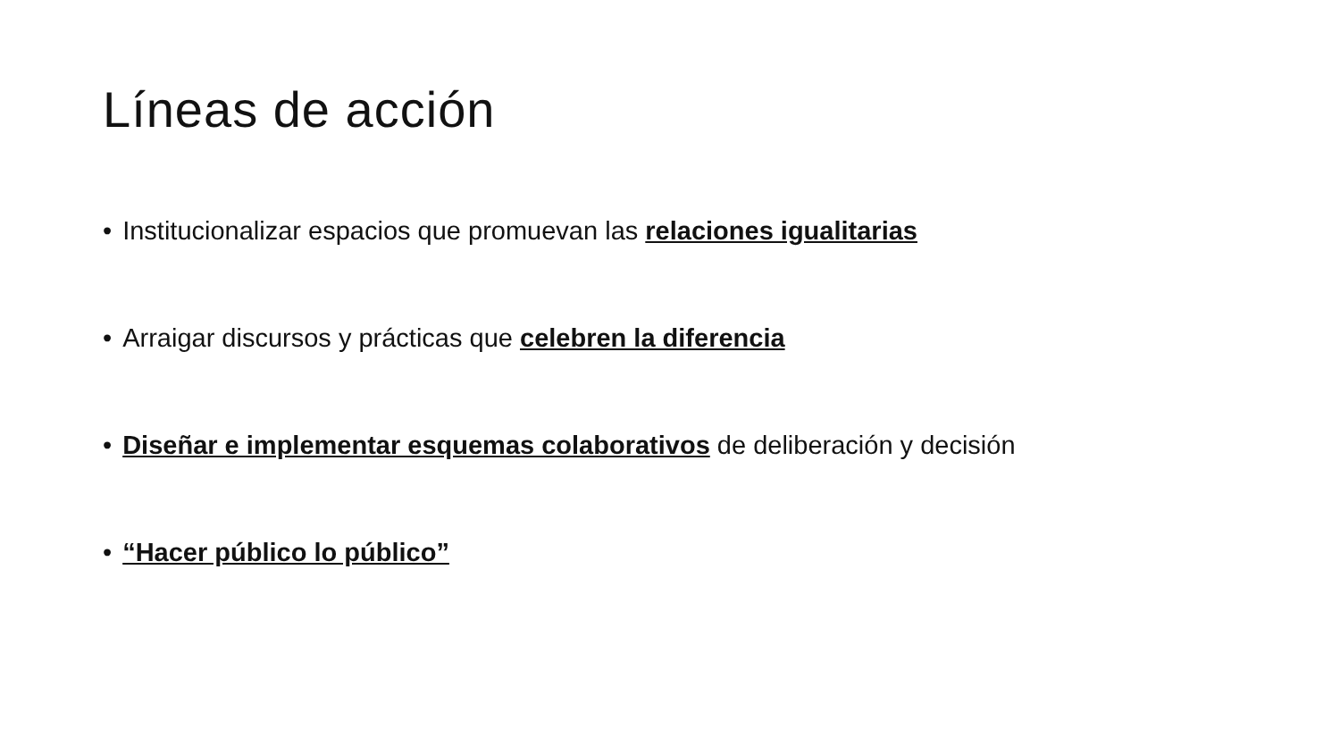Líneas de acción
• Institucionalizar espacios que promuevan las relaciones igualitarias
• Arraigar discursos y prácticas que celebren la diferencia
• Diseñar e implementar esquemas colaborativos de deliberación y decisión
• “Hacer público lo público”